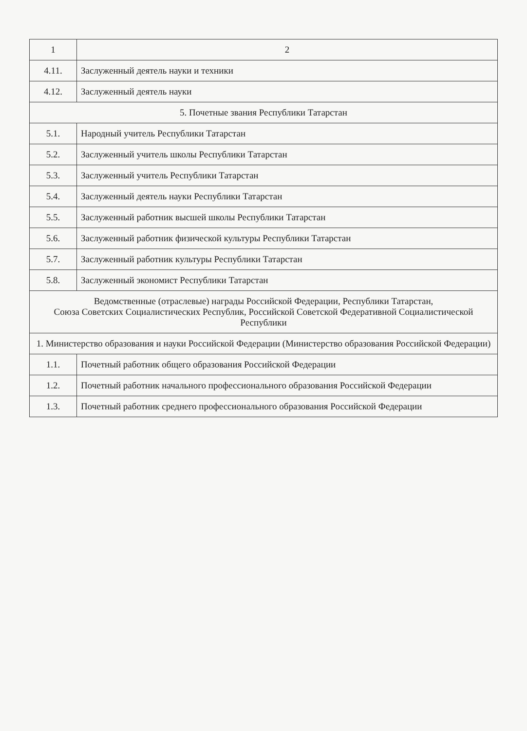| 1 | 2 |
| --- | --- |
| 4.11. | Заслуженный деятель науки и техники |
| 4.12. | Заслуженный деятель науки |
| 5. Почетные звания Республики Татарстан | |
| 5.1. | Народный учитель Республики Татарстан |
| 5.2. | Заслуженный учитель школы Республики Татарстан |
| 5.3. | Заслуженный учитель Республики Татарстан |
| 5.4. | Заслуженный деятель науки Республики Татарстан |
| 5.5. | Заслуженный работник высшей школы Республики Татарстан |
| 5.6. | Заслуженный работник физической культуры Республики Татарстан |
| 5.7. | Заслуженный работник культуры Республики Татарстан |
| 5.8. | Заслуженный экономист Республики Татарстан |
| Ведомственные (отраслевые) награды Российской Федерации, Республики Татарстан, Союза Советских Социалистических Республик, Российской Советской Федеративной Социалистической Республики | |
| 1. Министерство образования и науки Российской Федерации (Министерство образования Российской Федерации) | |
| 1.1. | Почетный работник общего образования Российской Федерации |
| 1.2. | Почетный работник начального профессионального образования Российской Федерации |
| 1.3. | Почетный работник среднего профессионального образования Российской Федерации |